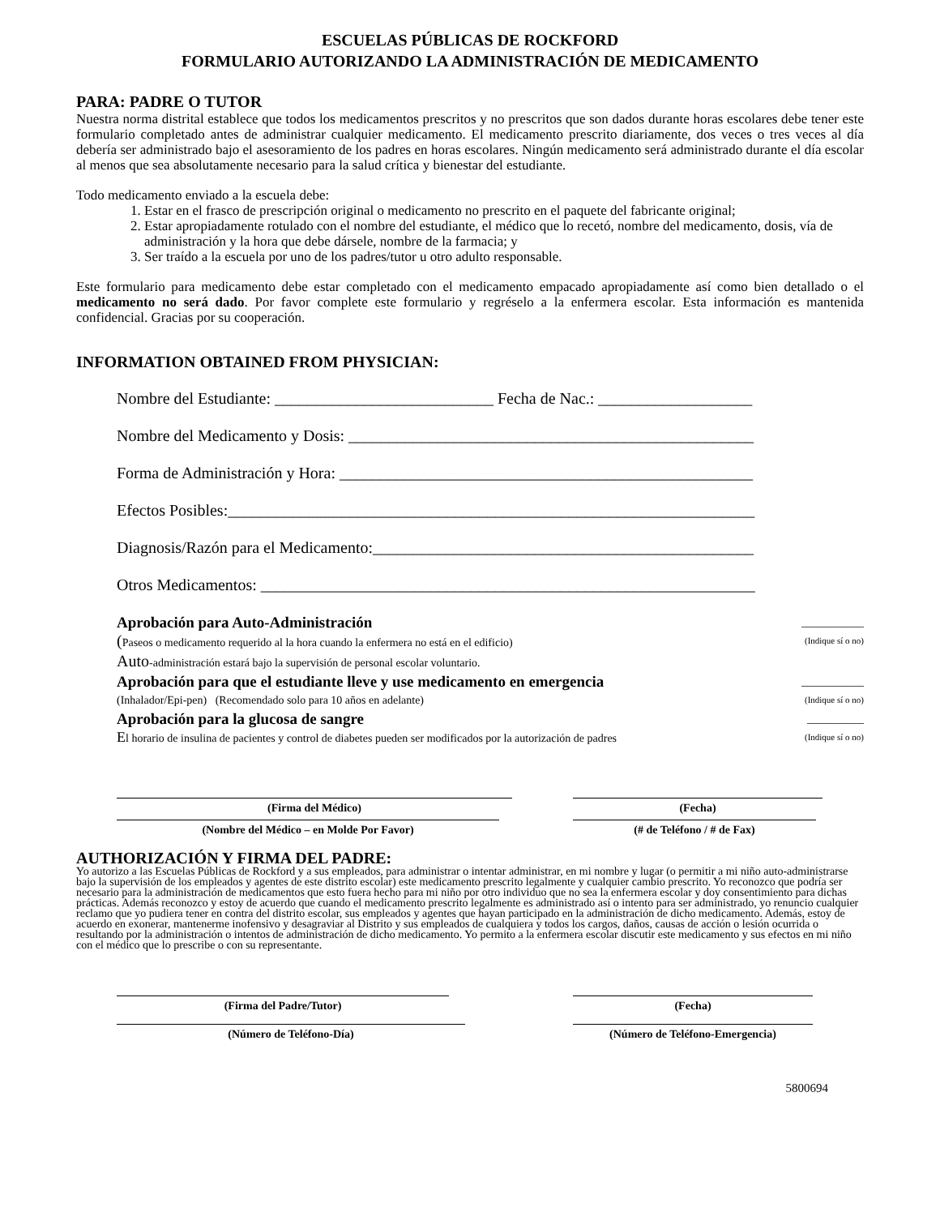ESCUELAS PÚBLICAS DE ROCKFORD
FORMULARIO AUTORIZANDO LA ADMINISTRACIÓN DE MEDICAMENTO
PARA: PADRE O TUTOR
Nuestra norma distrital establece que todos los medicamentos prescritos y no prescritos que son dados durante horas escolares debe tener este formulario completado antes de administrar cualquier medicamento. El medicamento prescrito diariamente, dos veces o tres veces al día debería ser administrado bajo el asesoramiento de los padres en horas escolares. Ningún medicamento será administrado durante el día escolar al menos que sea absolutamente necesario para la salud crítica y bienestar del estudiante.
Todo medicamento enviado a la escuela debe:
1. Estar en el frasco de prescripción original o medicamento no prescrito en el paquete del fabricante original;
2. Estar apropiadamente rotulado con el nombre del estudiante, el médico que lo recetó, nombre del medicamento, dosis, vía de administración y la hora que debe dársele, nombre de la farmacia; y
3. Ser traído a la escuela por uno de los padres/tutor u otro adulto responsable.
Este formulario para medicamento debe estar completado con el medicamento empacado apropiadamente así como bien detallado o el medicamento no será dado. Por favor complete este formulario y regréselo a la enfermera escolar. Esta información es mantenida confidencial. Gracias por su cooperación.
INFORMATION OBTAINED FROM PHYSICIAN:
Nombre del Estudiante: ___________________________ Fecha de Nac.: ___________________
Nombre del Medicamento y Dosis: __________________________________________________
Forma de Administración y Hora: ___________________________________________________
Efectos Posibles:_________________________________________________________________
Diagnosis/Razón para el Medicamento:_______________________________________________
Otros Medicamentos: _____________________________________________________________
Aprobación para Auto-Administración ___________
(Paseos o medicamento requerido al la hora cuando la enfermera no está en el edificio) (Indique sí o no)
Auto-administración estará bajo la supervisión de personal escolar voluntario.
Aprobación para que el estudiante lleve y use medicamento en emergencia ___________
(Inhalador/Epi-pen) (Recomendado solo para 10 años en adelante) (Indique sí o no)
Aprobación para la glucosa de sangre __________
El horario de insulina de pacientes y control de diabetes pueden ser modificados por la autorización de padres (Indique sí o no)
(Firma del Médico) (Fecha)
(Nombre del Médico – en Molde Por Favor) (# de Teléfono / # de Fax)
AUTHORIZACIÓN Y FIRMA DEL PADRE:
Yo autorizo a las Escuelas Públicas de Rockford y a sus empleados, para administrar o intentar administrar, en mi nombre y lugar (o permitir a mi niño auto-administrarse bajo la supervisión de los empleados y agentes de este distrito escolar) este medicamento prescrito legalmente y cualquier cambio prescrito. Yo reconozco que podría ser necesario para la administración de medicamentos que esto fuera hecho para mi niño por otro individuo que no sea la enfermera escolar y doy consentimiento para dichas prácticas. Además reconozco y estoy de acuerdo que cuando el medicamento prescrito legalmente es administrado así o intento para ser administrado, yo renuncio cualquier reclamo que yo pudiera tener en contra del distrito escolar, sus empleados y agentes que hayan participado en la administración de dicho medicamento. Además, estoy de acuerdo en exonerar, mantenerme inofensivo y desagraviar al Distrito y sus empleados de cualquiera y todos los cargos, daños, causas de acción o lesión ocurrida o resultando por la administración o intentos de administración de dicho medicamento. Yo permito a la enfermera escolar discutir este medicamento y sus efectos en mi niño con el médico que lo prescribe o con su representante.
(Firma del Padre/Tutor) (Fecha)
(Número de Teléfono-Día) (Número de Teléfono-Emergencia)
5800694